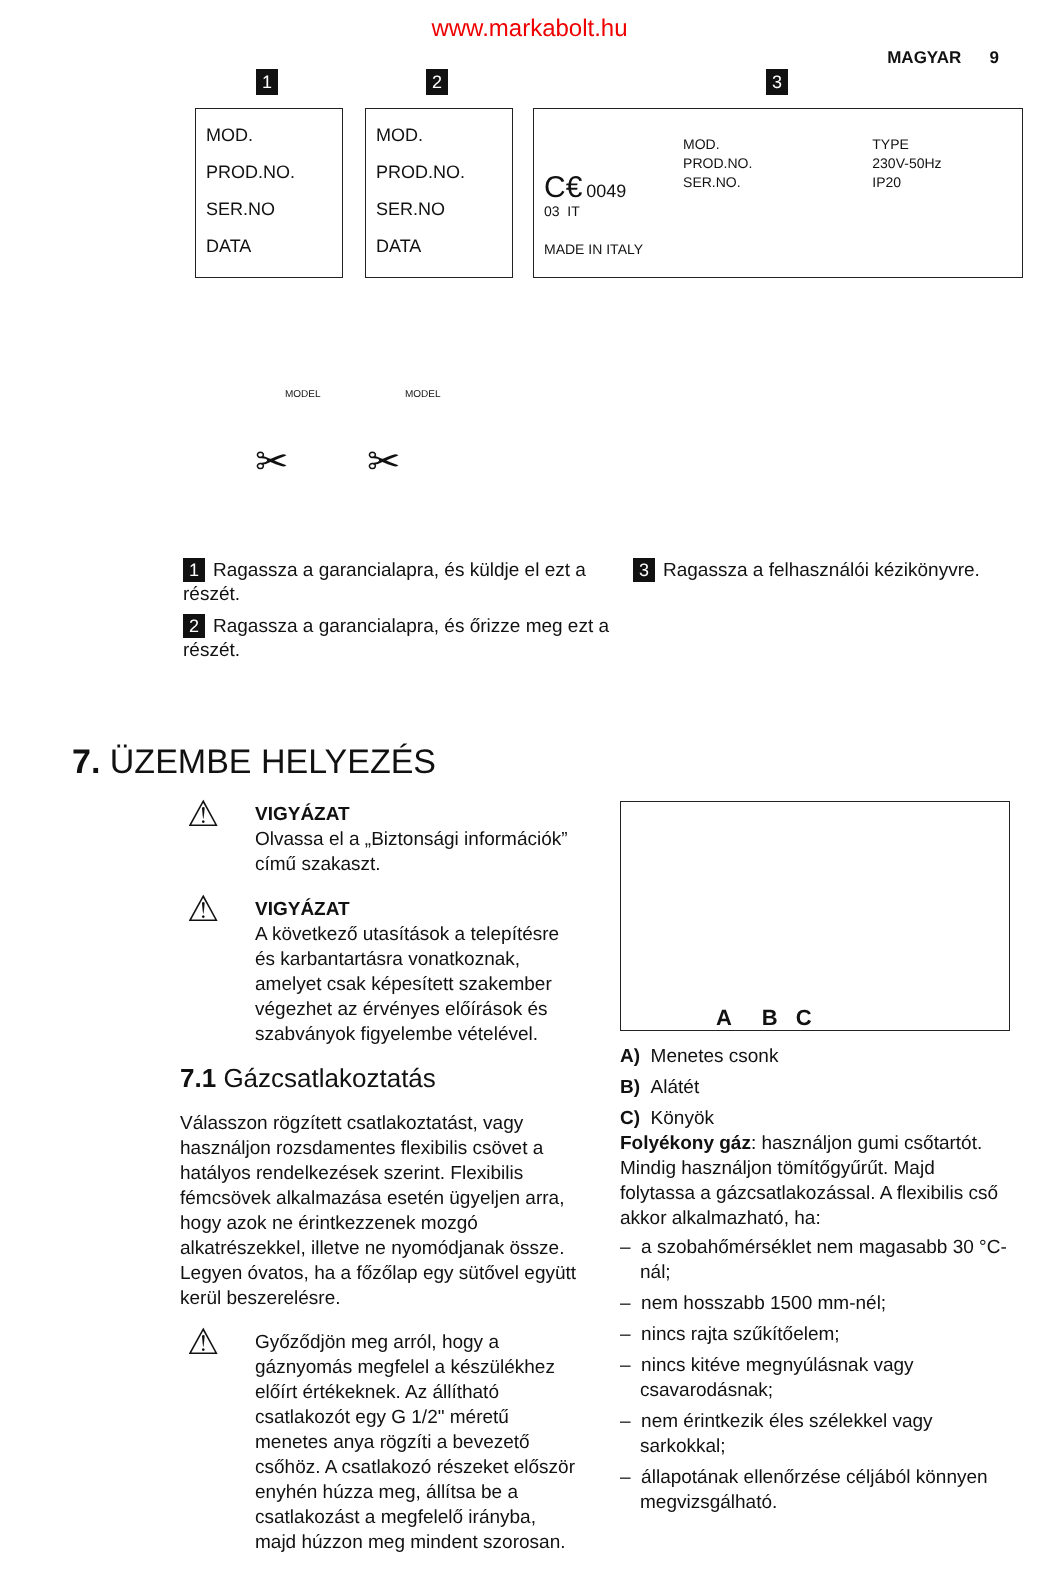www.markabolt.hu
MAGYAR 9
1
MOD.
PROD.NO.
SER.NO
DATA
2
MOD.
PROD.NO.
SER.NO
DATA
3
C€ 0049
03 IT
MADE IN ITALY
MOD.
PROD.NO.
SER.NO.
TYPE
230V-50Hz
IP20
MODEL MODEL
✂ ✂
1 Ragassza a garancialapra, és küldje el ezt a részét.
2 Ragassza a garancialapra, és őrizze meg ezt a részét.
3 Ragassza a felhasználói kézikönyvre.
7. ÜZEMBE HELYEZÉS
⚠
VIGYÁZAT
Olvassa el a „Biztonsági információk” című szakaszt.
⚠
VIGYÁZAT
A következő utasítások a telepítésre és karbantartásra vonatkoznak, amelyet csak képesített szakember végezhet az érvényes előírások és szabványok figyelembe vételével.
7.1 Gázcsatlakoztatás
Válasszon rögzített csatlakoztatást, vagy használjon rozsdamentes flexibilis csövet a hatályos rendelkezések szerint. Flexibilis fémcsövek alkalmazása esetén ügyeljen arra, hogy azok ne érintkezzenek mozgó alkatrészekkel, illetve ne nyomódjanak össze. Legyen óvatos, ha a főzőlap egy sütővel együtt kerül beszerelésre.
⚠
Győződjön meg arról, hogy a gáznyomás megfelel a készülékhez előírt értékeknek. Az állítható csatlakozót egy G 1/2" méretű menetes anya rögzíti a bevezető csőhöz. A csatlakozó részeket először enyhén húzza meg, állítsa be a csatlakozást a megfelelő irányba, majd húzzon meg mindent szorosan.
A B C
A) Menetes csonk
B) Alátét
C) Könyök
Folyékony gáz: használjon gumi csőtartót. Mindig használjon tömítőgyűrűt. Majd folytassa a gázcsatlakozással. A flexibilis cső akkor alkalmazható, ha:
– a szobahőmérséklet nem magasabb 30 °C-nál;
– nem hosszabb 1500 mm-nél;
– nincs rajta szűkítőelem;
– nincs kitéve megnyúlásnak vagy csavarodásnak;
– nem érintkezik éles szélekkel vagy sarkokkal;
– állapotának ellenőrzése céljából könnyen megvizsgálható.